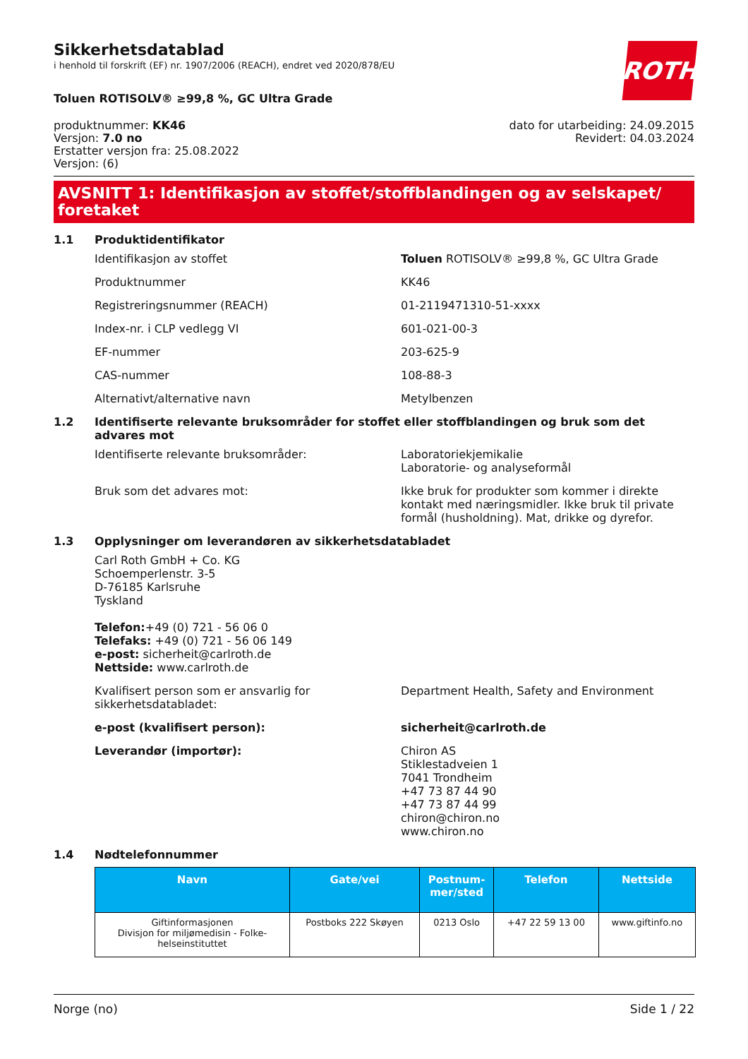Sikkerhetsdatablad
i henhold til forskrift (EF) nr. 1907/2006 (REACH), endret ved 2020/878/EU
ROTH
Toluen ROTISOLV® ≥99,8 %, GC Ultra Grade
produktnummer: KK46
Versjon: 7.0 no
Erstatter versjon fra: 25.08.2022
Versjon: (6)
dato for utarbeiding: 24.09.2015
Revidert: 04.03.2024
AVSNITT 1: Identifikasjon av stoffet/stoffblandingen og av selskapet/ foretaket
1.1 Produktidentifikator
Identifikasjon av stoffet Toluen ROTISOLV® ≥99,8 %, GC Ultra Grade
Produktnummer KK46
Registreringsnummer (REACH) 01-2119471310-51-xxxx
Index-nr. i CLP vedlegg VI 601-021-00-3
EF-nummer 203-625-9
CAS-nummer 108-88-3
Alternativt/alternative navn Metylbenzen
1.2 Identifiserte relevante bruksområder for stoffet eller stoffblandingen og bruk som det advares mot
Identifiserte relevante bruksområder: Laboratoriekjemikalie
Laboratorie- og analyseformål
Bruk som det advares mot: Ikke bruk for produkter som kommer i direkte kontakt med næringsmidler. Ikke bruk til private formål (husholdning). Mat, drikke og dyrefor.
1.3 Opplysninger om leverandøren av sikkerhetsdatabladet
Carl Roth GmbH + Co. KG
Schoemperlenstr. 3-5
D-76185 Karlsruhe
Tyskland
Telefon:+49 (0) 721 - 56 06 0
Telefaks: +49 (0) 721 - 56 06 149
e-post: sicherheit@carlroth.de
Nettside: www.carlroth.de
Kvalifisert person som er ansvarlig for sikkerhetsdatabladet:
Department Health, Safety and Environment
e-post (kvalifisert person): sicherheit@carlroth.de
Leverandør (importør): Chiron AS
Stiklestadveien 1
7041 Trondheim
+47 73 87 44 90
+47 73 87 44 99
chiron@chiron.no
www.chiron.no
1.4 Nødtelefonnummer
| Navn | Gate/vei | Postnum- mer/sted | Telefon | Nettside |
| --- | --- | --- | --- | --- |
| Giftinformasjonen Divisjon for miljømedisin - Folke- helseinstituttet | Postboks 222 Skøyen | 0213 Oslo | +47 22 59 13 00 | www.giftinfo.no |
Norge (no) Side 1 / 22